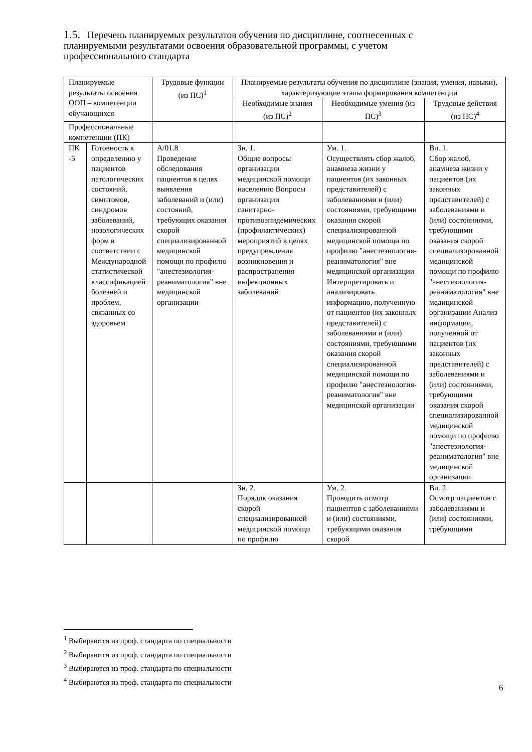1.5. Перечень планируемых результатов обучения по дисциплине, соотнесенных с планируемыми результатами освоения образовательной программы, с учетом профессионального стандарта
| Планируемые результаты освоения ООП – компетенции обучающихся | | Трудовые функции (из ПС)<sup>1</sup> | Планируемые результаты обучения по дисциплине (знания, умения, навыки), характеризующие этапы формирования компетенции | | |
| --- | --- | --- | --- | --- | --- |
| | | | Необходимые знания (из ПС)<sup>2</sup> | Необходимые умения (из ПС)<sup>3</sup> | Трудовые действия (из ПС)<sup>4</sup> |
| Профессиональные компетенции (ПК) | | | | | |
| ПК -5 | Готовность к определению у пациентов патологических состояний, симптомов, синдромов заболеваний, нозологических форм в соответствии с Международной статистической классификацией болезней и проблем, связанных со здоровьем | А/01.8 Проведение обследования пациентов в целях выявления заболеваний и (или) состояний, требующих оказания скорой специализированной медицинской помощи по профилю "анестезиология-реаниматология" вне медицинской организации | Зн. 1. Общие вопросы организации медицинской помощи населению Вопросы организации санитарно-противоэпидемических (профилактических) мероприятий в целях предупреждения возникновения и распространения инфекционных заболеваний | Ум. 1. Осуществлять сбор жалоб, анамнеза жизни у пациентов (их законных представителей) с заболеваниями и (или) состояниями, требующими оказания скорой специализированной медицинской помощи по профилю "анестезиология-реаниматология" вне медицинской организации Интерпретировать и анализировать информацию, полученную от пациентов (их законных представителей) с заболеваниями и (или) состояниями, требующими оказания скорой специализированной медицинской помощи по профилю "анестезиология-реаниматология" вне медицинской организации | Вл. 1. Сбор жалоб, анамнеза жизни у пациентов (их законных представителей) с заболеваниями и (или) состояниями, требующими оказания скорой специализированной медицинской помощи по профилю "анестезиология-реаниматология" вне медицинской организации Анализ информации, полученной от пациентов (их законных представителей) с заболеваниями и (или) состояниями, требующими оказания скорой специализированной медицинской помощи по профилю "анестезиология-реаниматология" вне медицинской организации |
| | | | Зн. 2. Порядок оказания скорой специализированной медицинской помощи по профилю | Ум. 2. Проводить осмотр пациентов с заболеваниями и (или) состояниями, требующими оказания скорой | Вл. 2. Осмотр пациентов с заболеваниями и (или) состояниями, требующими |
<sup>1</sup> Выбираются из проф. стандарта по специальности
<sup>2</sup> Выбираются из проф. стандарта по специальности
<sup>3</sup> Выбираются из проф. стандарта по специальности
<sup>4</sup> Выбираются из проф. стандарта по специальности
6